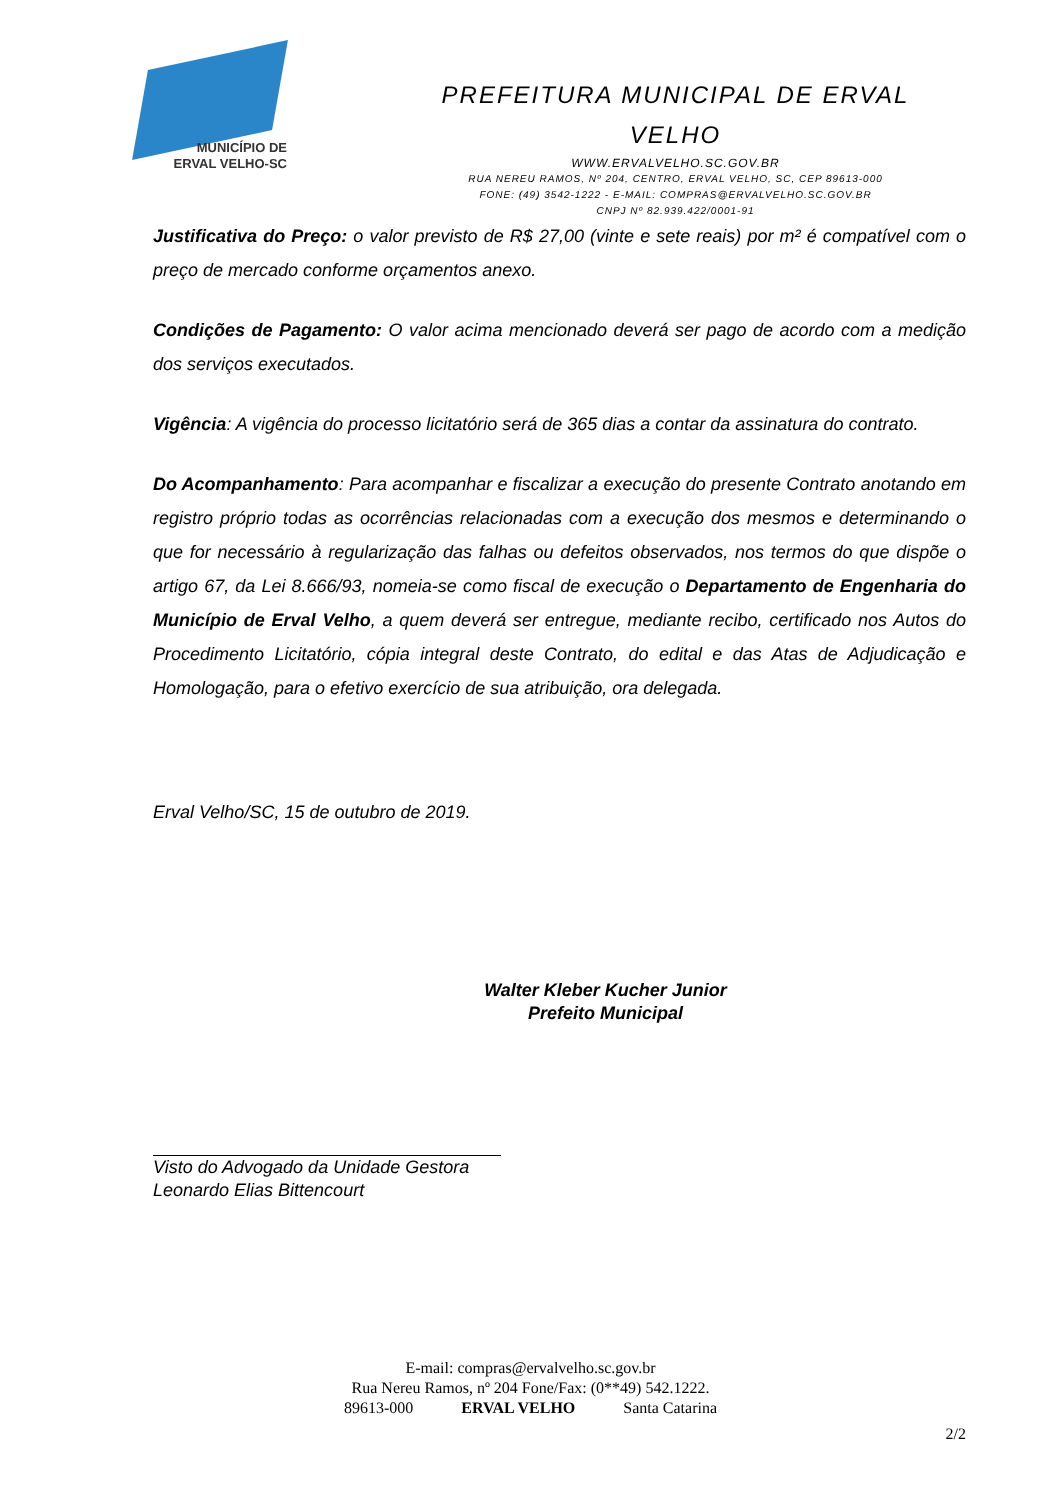MUNICÍPIO DE
ERVAL VELHO-SC
PREFEITURA MUNICIPAL DE ERVAL
VELHO
WWW.ERVALVELHO.SC.GOV.BR
RUA NEREU RAMOS, Nº 204, CENTRO, ERVAL VELHO, SC, CEP 89613-000
FONE: (49) 3542-1222 - E-MAIL: COMPRAS@ERVALVELHO.SC.GOV.BR
CNPJ Nº 82.939.422/0001-91
Justificativa do Preço: o valor previsto de R$ 27,00 (vinte e sete reais) por m² é compatível com o preço de mercado conforme orçamentos anexo.
Condições de Pagamento: O valor acima mencionado deverá ser pago de acordo com a medição dos serviços executados.
Vigência: A vigência do processo licitatório será de 365 dias a contar da assinatura do contrato.
Do Acompanhamento: Para acompanhar e fiscalizar a execução do presente Contrato anotando em registro próprio todas as ocorrências relacionadas com a execução dos mesmos e determinando o que for necessário à regularização das falhas ou defeitos observados, nos termos do que dispõe o artigo 67, da Lei 8.666/93, nomeia-se como fiscal de execução o Departamento de Engenharia do Município de Erval Velho, a quem deverá ser entregue, mediante recibo, certificado nos Autos do Procedimento Licitatório, cópia integral deste Contrato, do edital e das Atas de Adjudicação e Homologação, para o efetivo exercício de sua atribuição, ora delegada.
Erval Velho/SC, 15 de outubro de 2019.
Walter Kleber Kucher Junior
Prefeito Municipal
Visto do Advogado da Unidade Gestora
Leonardo Elias Bittencourt
E-mail: compras@ervalvelho.sc.gov.br
Rua Nereu Ramos, nº 204 Fone/Fax: (0**49) 542.1222.
89613-000 ERVAL VELHO Santa Catarina
2/2